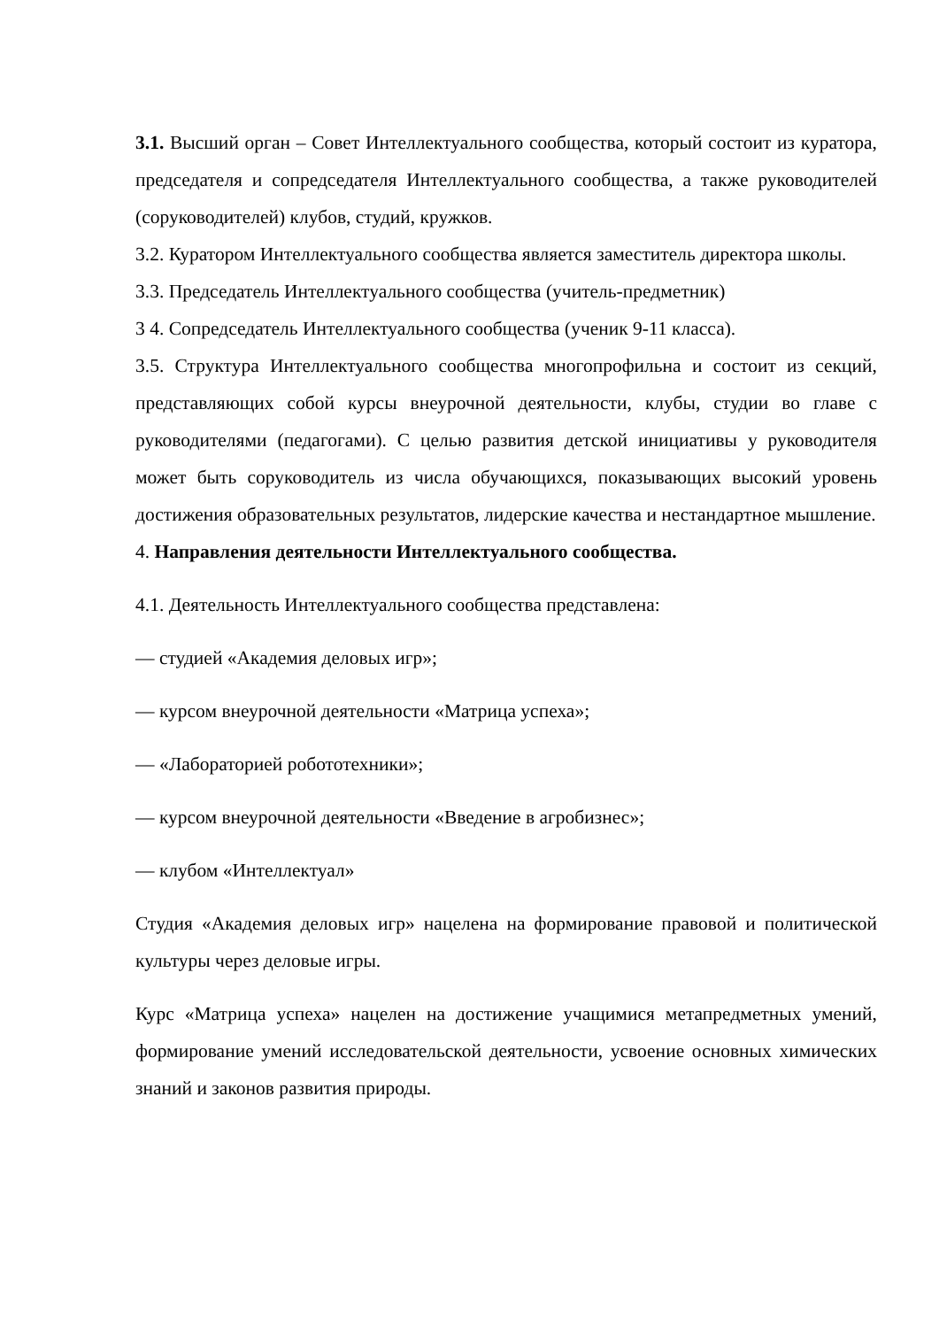3.1. Высший орган – Совет Интеллектуального сообщества, который состоит из куратора, председателя и сопредседателя Интеллектуального сообщества, а также руководителей (соруководителей) клубов, студий, кружков.
3.2. Куратором Интеллектуального сообщества является заместитель директора школы.
3.3. Председатель Интеллектуального сообщества (учитель-предметник)
3 4. Сопредседатель Интеллектуального сообщества (ученик 9-11 класса).
3.5. Структура Интеллектуального сообщества многопрофильна и состоит из секций, представляющих собой курсы внеурочной деятельности, клубы, студии во главе с руководителями (педагогами). С целью развития детской инициативы у руководителя может быть соруководитель из числа обучающихся, показывающих высокий уровень достижения образовательных результатов, лидерские качества и нестандартное мышление.
4. Направления деятельности Интеллектуального сообщества.
4.1. Деятельность Интеллектуального сообщества представлена:
— студией «Академия деловых игр»;
— курсом внеурочной деятельности «Матрица успеха»;
— «Лабораторией робототехники»;
— курсом внеурочной деятельности «Введение в агробизнес»;
— клубом «Интеллектуал»
Студия «Академия деловых игр» нацелена на формирование правовой и политической культуры через деловые игры.
Курс «Матрица успеха» нацелен на достижение учащимися метапредметных умений, формирование умений исследовательской деятельности, усвоение основных химических знаний и законов развития природы.